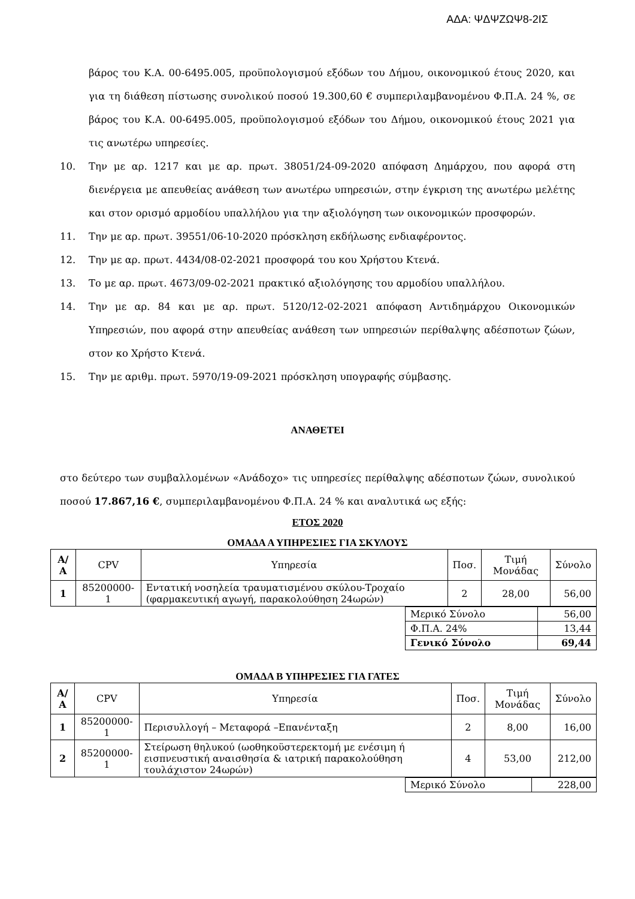ΑΔΑ: ΨΔΨΖΩΨ8-2ΙΣ
βάρος του Κ.Α. 00-6495.005, προϋπολογισμού εξόδων του Δήμου, οικονομικού έτους 2020, και για τη διάθεση πίστωσης συνολικού ποσού 19.300,60 € συμπεριλαμβανομένου Φ.Π.Α. 24 %, σε βάρος του Κ.Α. 00-6495.005, προϋπολογισμού εξόδων του Δήμου, οικονομικού έτους 2021 για τις ανωτέρω υπηρεσίες.
10. Την με αρ. 1217 και με αρ. πρωτ. 38051/24-09-2020 απόφαση Δημάρχου, που αφορά στη διενέργεια με απευθείας ανάθεση των ανωτέρω υπηρεσιών, στην έγκριση της ανωτέρω μελέτης και στον ορισμό αρμοδίου υπαλλήλου για την αξιολόγηση των οικονομικών προσφορών.
11. Την με αρ. πρωτ. 39551/06-10-2020 πρόσκληση εκδήλωσης ενδιαφέροντος.
12. Την με αρ. πρωτ. 4434/08-02-2021 προσφορά του κου Χρήστου Κτενά.
13. Το με αρ. πρωτ. 4673/09-02-2021 πρακτικό αξιολόγησης του αρμοδίου υπαλλήλου.
14. Την με αρ. 84 και με αρ. πρωτ. 5120/12-02-2021 απόφαση Αντιδημάρχου Οικονομικών Υπηρεσιών, που αφορά στην απευθείας ανάθεση των υπηρεσιών περίθαλψης αδέσποτων ζώων, στον κο Χρήστο Κτενά.
15. Την με αριθμ. πρωτ. 5970/19-09-2021 πρόσκληση υπογραφής σύμβασης.
ΑΝΑΘΕΤΕΙ
στο δεύτερο των συμβαλλομένων «Ανάδοχο» τις υπηρεσίες περίθαλψης αδέσποτων ζώων, συνολικού ποσού 17.867,16 €, συμπεριλαμβανομένου Φ.Π.Α. 24 % και αναλυτικά ως εξής:
ΕΤΟΣ 2020
ΟΜΑΔΑ Α ΥΠΗΡΕΣΙΕΣ ΓΙΑ ΣΚΥΛΟΥΣ
| Α/Α | CPV | Υπηρεσία | Ποσ. | Τιμή Μονάδας | Σύνολο |
| --- | --- | --- | --- | --- | --- |
| 1 | 85200000-1 | Εντατική νοσηλεία τραυματισμένου σκύλου-Τροχαίο (φαρμακευτική αγωγή, παρακολούθηση 24ωρών) | 2 | 28,00 | 56,00 |
| Μερικό Σύνολο | 56,00 |
| Φ.Π.Α. 24% | 13,44 |
| Γενικό Σύνολο | 69,44 |
ΟΜΑΔΑ Β ΥΠΗΡΕΣΙΕΣ ΓΙΑ ΓΑΤΕΣ
| Α/Α | CPV | Υπηρεσία | Ποσ. | Τιμή Μονάδας | Σύνολο |
| --- | --- | --- | --- | --- | --- |
| 1 | 85200000-1 | Περισυλλογή – Μεταφορά –Επανένταξη | 2 | 8,00 | 16,00 |
| 2 | 85200000-1 | Στείρωση θηλυκού (ωοθηκοϋστερεκτομή με ενέσιμη ή εισπνευστική αναισθησία & ιατρική παρακολούθηση τουλάχιστον 24ωρών) | 4 | 53,00 | 212,00 |
| Μερικό Σύνολο | 228,00 |